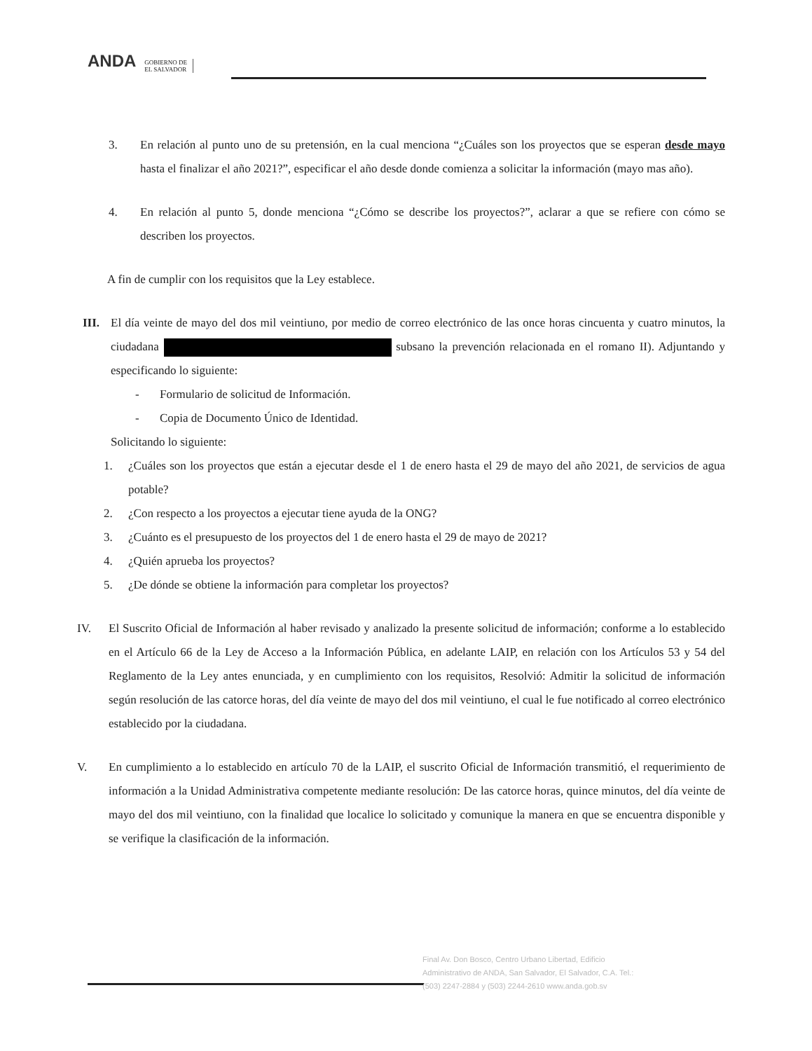ANDA
GOBIERNO DE
EL SALVADOR
3. En relación al punto uno de su pretensión, en la cual menciona “¿Cuáles son los proyectos que se esperan desde mayo hasta el finalizar el año 2021?”, especificar el año desde donde comienza a solicitar la información (mayo mas año).
4. En relación al punto 5, donde menciona “¿Cómo se describe los proyectos?”, aclarar a que se refiere con cómo se describen los proyectos.
A fin de cumplir con los requisitos que la Ley establece.
III.
El día veinte de mayo del dos mil veintiuno, por medio de correo electrónico de las once horas cincuenta y cuatro minutos, la ciudadana subsano la prevención relacionada en el romano II). Adjuntando y especificando lo siguiente:
- Formulario de solicitud de Información.
- Copia de Documento Único de Identidad.
Solicitando lo siguiente:
1. ¿Cuáles son los proyectos que están a ejecutar desde el 1 de enero hasta el 29 de mayo del año 2021, de servicios de agua potable?
2. ¿Con respecto a los proyectos a ejecutar tiene ayuda de la ONG?
3. ¿Cuánto es el presupuesto de los proyectos del 1 de enero hasta el 29 de mayo de 2021?
4. ¿Quién aprueba los proyectos?
5. ¿De dónde se obtiene la información para completar los proyectos?
IV. El Suscrito Oficial de Información al haber revisado y analizado la presente solicitud de información; conforme a lo establecido en el Artículo 66 de la Ley de Acceso a la Información Pública, en adelante LAIP, en relación con los Artículos 53 y 54 del Reglamento de la Ley antes enunciada, y en cumplimiento con los requisitos, Resolvió: Admitir la solicitud de información según resolución de las catorce horas, del día veinte de mayo del dos mil veintiuno, el cual le fue notificado al correo electrónico establecido por la ciudadana.
V. En cumplimiento a lo establecido en artículo 70 de la LAIP, el suscrito Oficial de Información transmitió, el requerimiento de información a la Unidad Administrativa competente mediante resolución: De las catorce horas, quince minutos, del día veinte de mayo del dos mil veintiuno, con la finalidad que localice lo solicitado y comunique la manera en que se encuentra disponible y se verifique la clasificación de la información.
Final Av. Don Bosco, Centro Urbano Libertad, Edificio Administrativo de ANDA, San Salvador, El Salvador, C.A. Tel.: (503) 2247-2884 y (503) 2244-2610 www.anda.gob.sv